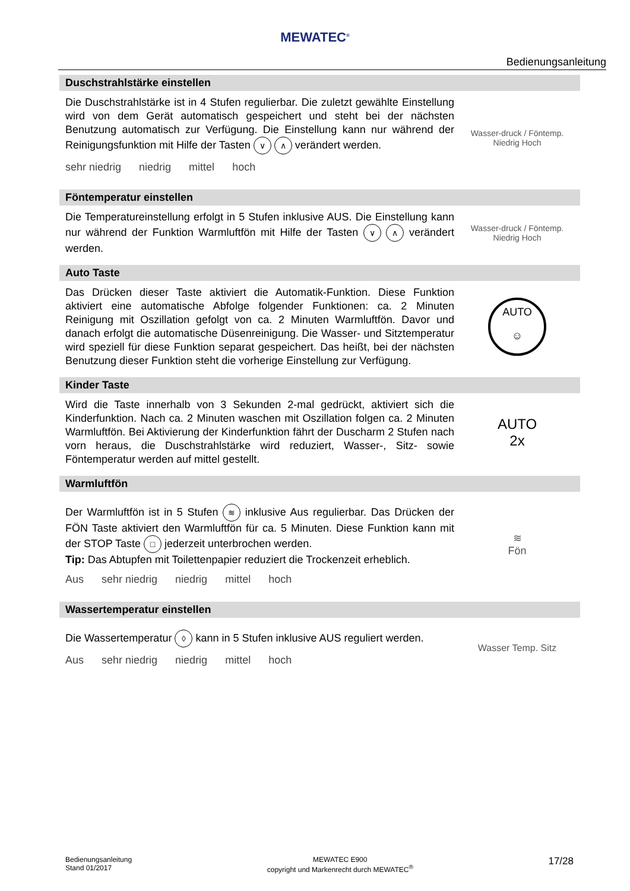MEWATEC<sup>®</sup>
Bedienungsanleitung
Duschstrahlstärke einstellen
Die Duschstrahlstärke ist in 4 Stufen regulierbar. Die zuletzt gewählte Einstellung wird von dem Gerät automatisch gespeichert und steht bei der nächsten Benutzung automatisch zur Verfügung. Die Einstellung kann nur während der Reinigungsfunktion mit Hilfe der Tasten ∨ ∧ verändert werden.
sehr niedrig niedrig mittel hoch
Wasser-druck / Föntemp.
Niedrig Hoch
Föntemperatur einstellen
Die Temperatureinstellung erfolgt in 5 Stufen inklusive AUS. Die Einstellung kann nur während der Funktion Warmluftfön mit Hilfe der Tasten ∨ ∧ verändert werden.
Wasser-druck / Föntemp.
Niedrig Hoch
Auto Taste
Das Drücken dieser Taste aktiviert die Automatik-Funktion. Diese Funktion aktiviert eine automatische Abfolge folgender Funktionen: ca. 2 Minuten Reinigung mit Oszillation gefolgt von ca. 2 Minuten Warmluftfön. Davor und danach erfolgt die automatische Düsenreinigung. Die Wasser- und Sitztemperatur wird speziell für diese Funktion separat gespeichert. Das heißt, bei der nächsten Benutzung dieser Funktion steht die vorherige Einstellung zur Verfügung.
AUTO
☺
Kinder Taste
Wird die Taste innerhalb von 3 Sekunden 2-mal gedrückt, aktiviert sich die Kinderfunktion. Nach ca. 2 Minuten waschen mit Oszillation folgen ca. 2 Minuten Warmluftfön. Bei Aktivierung der Kinderfunktion fährt der Duscharm 2 Stufen nach vorn heraus, die Duschstrahlstärke wird reduziert, Wasser-, Sitz- sowie Föntemperatur werden auf mittel gestellt.
AUTO
2x
Warmluftfön
Der Warmluftfön ist in 5 Stufen ≋ inklusive Aus regulierbar. Das Drücken der FÖN Taste aktiviert den Warmluftfön für ca. 5 Minuten. Diese Funktion kann mit der STOP Taste □ jederzeit unterbrochen werden.
Tip: Das Abtupfen mit Toilettenpapier reduziert die Trockenzeit erheblich.
Aus sehr niedrig niedrig mittel hoch
≋
Fön
Wassertemperatur einstellen
Die Wassertemperatur ◊ kann in 5 Stufen inklusive AUS reguliert werden.
Aus sehr niedrig niedrig mittel hoch
Wasser Temp. Sitz
Bedienungsanleitung
Stand 01/2017
MEWATEC E900
copyright und Markenrecht durch MEWATEC<sup>®</sup>
17/28